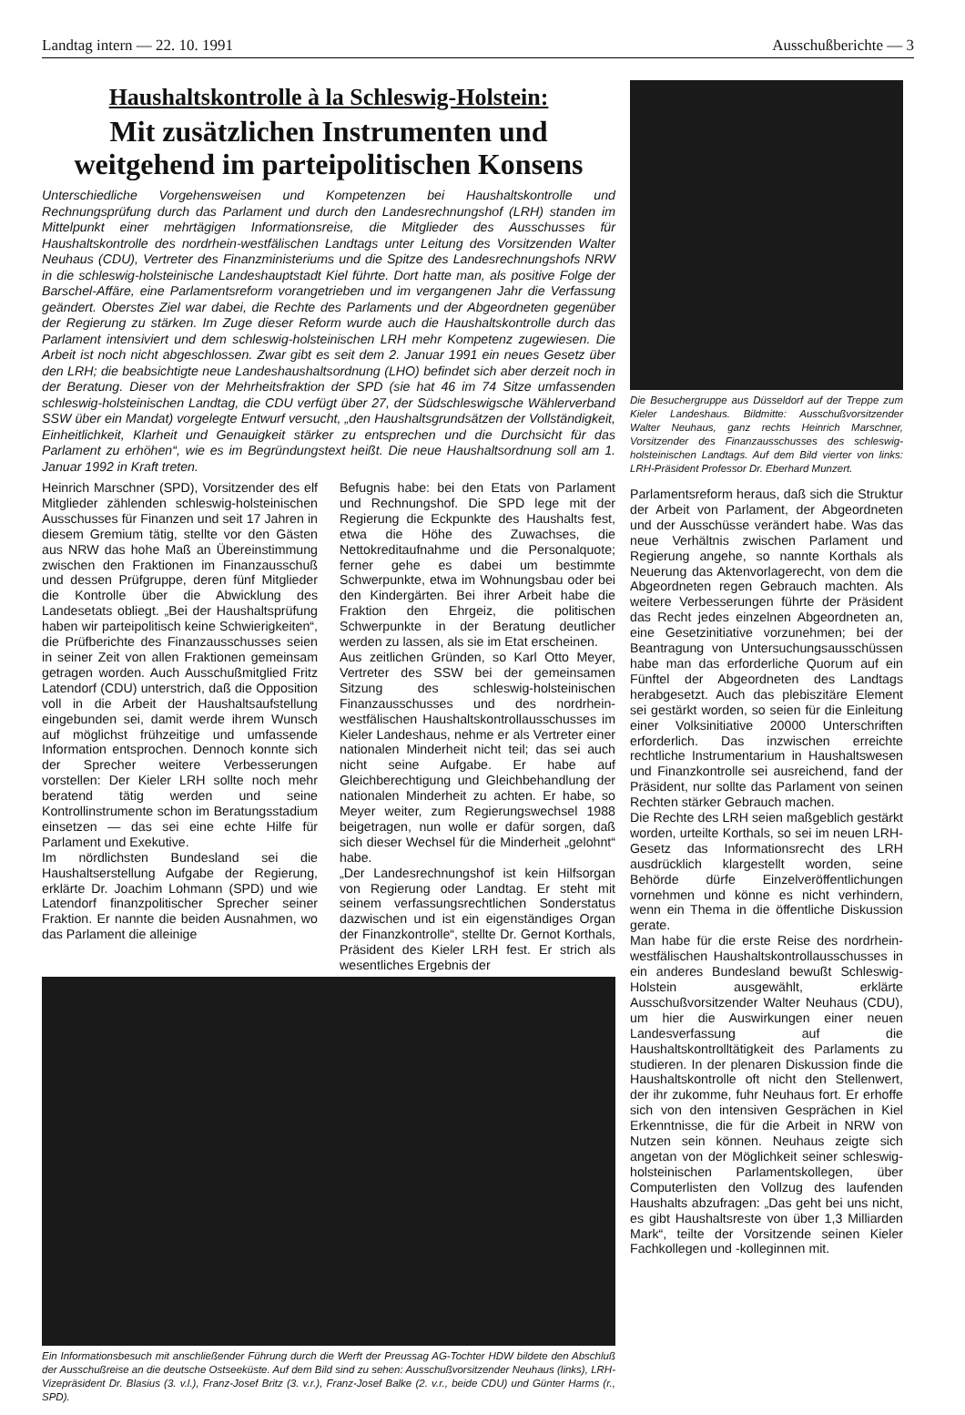Landtag intern — 22. 10. 1991 Ausschußberichte — 3
Haushaltskontrolle à la Schleswig-Holstein:
Mit zusätzlichen Instrumenten und weitgehend im parteipolitischen Konsens
Unterschiedliche Vorgehensweisen und Kompetenzen bei Haushaltskontrolle und Rechnungsprüfung durch das Parlament und durch den Landesrechnungshof (LRH) standen im Mittelpunkt einer mehrtägigen Informationsreise, die Mitglieder des Ausschusses für Haushaltskontrolle des nordrhein-westfälischen Landtags unter Leitung des Vorsitzenden Walter Neuhaus (CDU), Vertreter des Finanzministeriums und die Spitze des Landesrechnungshofs NRW in die schleswig-holsteinische Landeshauptstadt Kiel führte. Dort hatte man, als positive Folge der Barschel-Affäre, eine Parlamentsreform vorangetrieben und im vergangenen Jahr die Verfassung geändert. Oberstes Ziel war dabei, die Rechte des Parlaments und der Abgeordneten gegenüber der Regierung zu stärken. Im Zuge dieser Reform wurde auch die Haushaltskontrolle durch das Parlament intensiviert und dem schleswig-holsteinischen LRH mehr Kompetenz zugewiesen. Die Arbeit ist noch nicht abgeschlossen. Zwar gibt es seit dem 2. Januar 1991 ein neues Gesetz über den LRH; die beabsichtigte neue Landeshaushaltsordnung (LHO) befindet sich aber derzeit noch in der Beratung. Dieser von der Mehrheitsfraktion der SPD (sie hat 46 im 74 Sitze umfassenden schleswig-holsteinischen Landtag, die CDU verfügt über 27, der Südschleswigsche Wählerverband SSW über ein Mandat) vorgelegte Entwurf versucht, „den Haushaltsgrundsätzen der Vollständigkeit, Einheitlichkeit, Klarheit und Genauigkeit stärker zu entsprechen und die Durchsicht für das Parlament zu erhöhen“, wie es im Begründungstext heißt. Die neue Haushaltsordnung soll am 1. Januar 1992 in Kraft treten.
Heinrich Marschner (SPD), Vorsitzender des elf Mitglieder zählenden schleswig-holsteinischen Ausschusses für Finanzen und seit 17 Jahren in diesem Gremium tätig, stellte vor den Gästen aus NRW das hohe Maß an Übereinstimmung zwischen den Fraktionen im Finanzausschuß und dessen Prüfgruppe, deren fünf Mitglieder die Kontrolle über die Abwicklung des Landesetats obliegt. „Bei der Haushaltsprüfung haben wir parteipolitisch keine Schwierigkeiten“, die Prüfberichte des Finanzausschusses seien in seiner Zeit von allen Fraktionen gemeinsam getragen worden. Auch Ausschußmitglied Fritz Latendorf (CDU) unterstrich, daß die Opposition voll in die Arbeit der Haushaltsaufstellung eingebunden sei, damit werde ihrem Wunsch auf möglichst frühzeitige und umfassende Information entsprochen. Dennoch konnte sich der Sprecher weitere Verbesserungen vorstellen: Der Kieler LRH sollte noch mehr beratend tätig werden und seine Kontrollinstrumente schon im Beratungsstadium einsetzen — das sei eine echte Hilfe für Parlament und Exekutive.
Im nördlichsten Bundesland sei die Haushaltserstellung Aufgabe der Regierung, erklärte Dr. Joachim Lohmann (SPD) und wie Latendorf finanzpolitischer Sprecher seiner Fraktion. Er nannte die beiden Ausnahmen, wo das Parlament die alleinige
Befugnis habe: bei den Etats von Parlament und Rechnungshof. Die SPD lege mit der Regierung die Eckpunkte des Haushalts fest, etwa die Höhe des Zuwachses, die Nettokreditaufnahme und die Personalquote; ferner gehe es dabei um bestimmte Schwerpunkte, etwa im Wohnungsbau oder bei den Kindergärten. Bei ihrer Arbeit habe die Fraktion den Ehrgeiz, die politischen Schwerpunkte in der Beratung deutlicher werden zu lassen, als sie im Etat erscheinen.
Aus zeitlichen Gründen, so Karl Otto Meyer, Vertreter des SSW bei der gemeinsamen Sitzung des schleswig-holsteinischen Finanzausschusses und des nordrhein-westfälischen Haushaltskontrollausschusses im Kieler Landeshaus, nehme er als Vertreter einer nationalen Minderheit nicht teil; das sei auch nicht seine Aufgabe. Er habe auf Gleichberechtigung und Gleichbehandlung der nationalen Minderheit zu achten. Er habe, so Meyer weiter, zum Regierungswechsel 1988 beigetragen, nun wolle er dafür sorgen, daß sich dieser Wechsel für die Minderheit „gelohnt“ habe.
„Der Landesrechnungshof ist kein Hilfsorgan von Regierung oder Landtag. Er steht mit seinem verfassungsrechtlichen Sonderstatus dazwischen und ist ein eigenständiges Organ der Finanzkontrolle“, stellte Dr. Gernot Korthals, Präsident des Kieler LRH fest. Er strich als wesentliches Ergebnis der
Ein Informationsbesuch mit anschließender Führung durch die Werft der Preussag AG-Tochter HDW bildete den Abschluß der Ausschußreise an die deutsche Ostseeküste. Auf dem Bild sind zu sehen: Ausschußvorsitzender Neuhaus (links), LRH-Vizepräsident Dr. Blasius (3. v.l.), Franz-Josef Britz (3. v.r.), Franz-Josef Balke (2. v.r., beide CDU) und Günter Harms (r., SPD).
Die Besuchergruppe aus Düsseldorf auf der Treppe zum Kieler Landeshaus. Bildmitte: Ausschußvorsitzender Walter Neuhaus, ganz rechts Heinrich Marschner, Vorsitzender des Finanzausschusses des schleswig-holsteinischen Landtags. Auf dem Bild vierter von links: LRH-Präsident Professor Dr. Eberhard Munzert.
Parlamentsreform heraus, daß sich die Struktur der Arbeit von Parlament, der Abgeordneten und der Ausschüsse verändert habe. Was das neue Verhältnis zwischen Parlament und Regierung angehe, so nannte Korthals als Neuerung das Aktenvorlagerecht, von dem die Abgeordneten regen Gebrauch machten. Als weitere Verbesserungen führte der Präsident das Recht jedes einzelnen Abgeordneten an, eine Gesetzinitiative vorzunehmen; bei der Beantragung von Untersuchungsausschüssen habe man das erforderliche Quorum auf ein Fünftel der Abgeordneten des Landtags herabgesetzt. Auch das plebiszitäre Element sei gestärkt worden, so seien für die Einleitung einer Volksinitiative 20000 Unterschriften erforderlich. Das inzwischen erreichte rechtliche Instrumentarium in Haushaltswesen und Finanzkontrolle sei ausreichend, fand der Präsident, nur sollte das Parlament von seinen Rechten stärker Gebrauch machen.
Die Rechte des LRH seien maßgeblich gestärkt worden, urteilte Korthals, so sei im neuen LRH-Gesetz das Informationsrecht des LRH ausdrücklich klargestellt worden, seine Behörde dürfe Einzelveröffentlichungen vornehmen und könne es nicht verhindern, wenn ein Thema in die öffentliche Diskussion gerate.
Man habe für die erste Reise des nordrhein-westfälischen Haushaltskontrollausschusses in ein anderes Bundesland bewußt Schleswig-Holstein ausgewählt, erklärte Ausschußvorsitzender Walter Neuhaus (CDU), um hier die Auswirkungen einer neuen Landesverfassung auf die Haushaltskontrolltätigkeit des Parlaments zu studieren. In der plenaren Diskussion finde die Haushaltskontrolle oft nicht den Stellenwert, der ihr zukomme, fuhr Neuhaus fort. Er erhoffe sich von den intensiven Gesprächen in Kiel Erkenntnisse, die für die Arbeit in NRW von Nutzen sein können. Neuhaus zeigte sich angetan von der Möglichkeit seiner schleswig-holsteinischen Parlamentskollegen, über Computerlisten den Vollzug des laufenden Haushalts abzufragen: „Das geht bei uns nicht, es gibt Haushaltsreste von über 1,3 Milliarden Mark“, teilte der Vorsitzende seinen Kieler Fachkollegen und -kolleginnen mit.